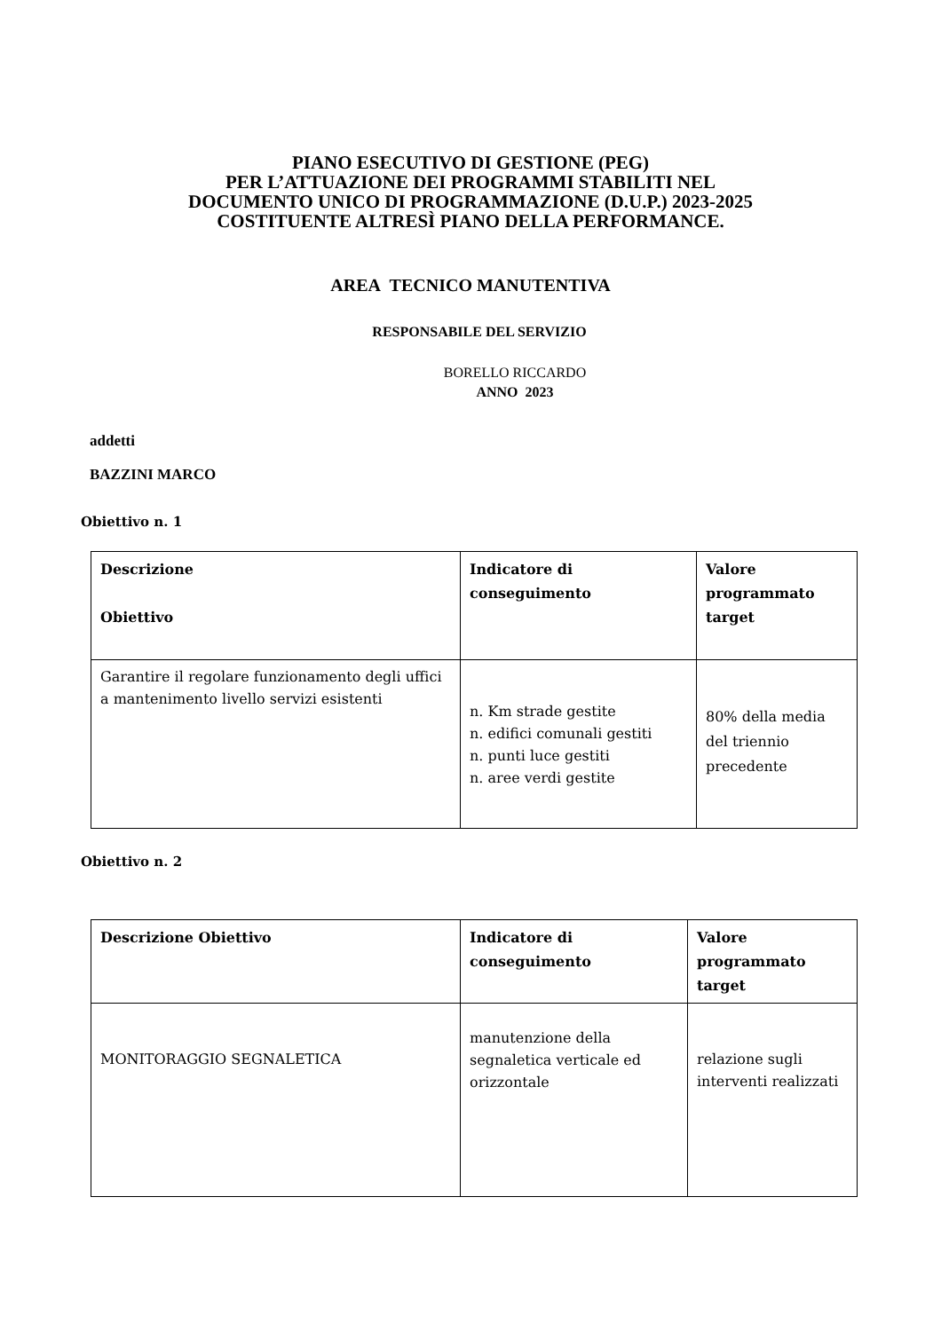PIANO ESECUTIVO DI GESTIONE (PEG)
PER L’ATTUAZIONE DEI PROGRAMMI STABILITI NEL
DOCUMENTO UNICO DI PROGRAMMAZIONE (D.U.P.) 2023-2025
COSTITUENTE ALTRESÌ PIANO DELLA PERFORMANCE.
AREA TECNICO MANUTENTIVA
RESPONSABILE DEL SERVIZIO
BORELLO RICCARDO
ANNO 2023
addetti
BAZZINI MARCO
Obiettivo n. 1
| Descrizione Obiettivo | Indicatore di conseguimento | Valore programmato target |
| --- | --- | --- |
| Garantire il regolare funzionamento degli uffici a mantenimento livello servizi esistenti | n. Km strade gestite n. edifici comunali gestiti n. punti luce gestiti n. aree verdi gestite | 80% della media del triennio precedente |
Obiettivo n. 2
| Descrizione Obiettivo | Indicatore di conseguimento | Valore programmato target |
| --- | --- | --- |
| MONITORAGGIO SEGNALETICA | manutenzione della segnaletica verticale ed orizzontale | relazione sugli interventi realizzati |